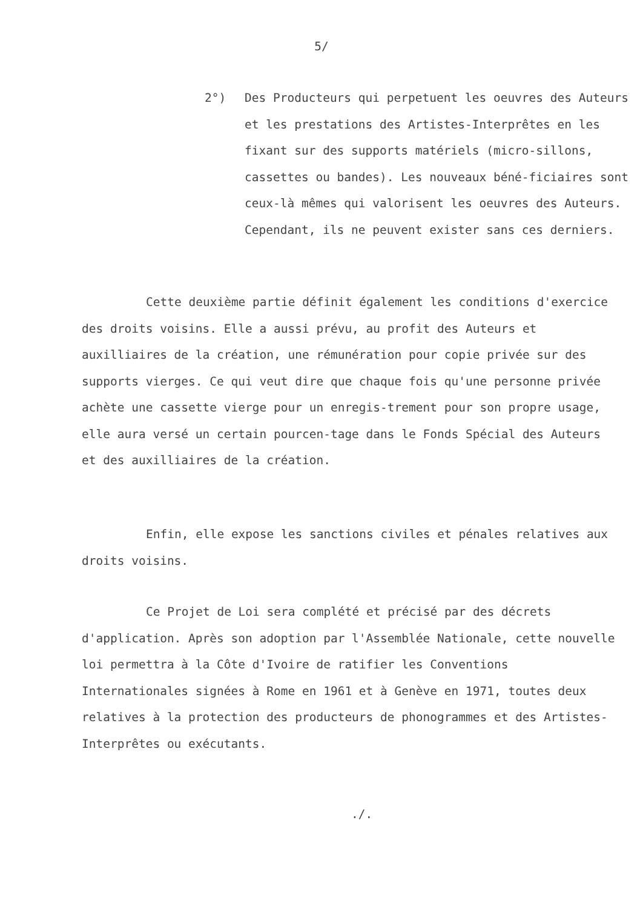5/
2°) Des Producteurs qui perpetuent les oeuvres des Auteurs et les prestations des Artistes-Interprêtes en les fixant sur des supports matériels (micro-sillons, cassettes ou bandes). Les nouveaux béné-ficiaires sont ceux-là mêmes qui valorisent les oeuvres des Auteurs. Cependant, ils ne peuvent exister sans ces derniers.
Cette deuxième partie définit également les conditions d'exercice des droits voisins. Elle a aussi prévu, au profit des Auteurs et auxilliaires de la création, une rémunération pour copie privée sur des supports vierges. Ce qui veut dire que chaque fois qu'une personne privée achète une cassette vierge pour un enregis-trement pour son propre usage, elle aura versé un certain pourcen-tage dans le Fonds Spécial des Auteurs et des auxilliaires de la création.
Enfin, elle expose les sanctions civiles et pénales relatives aux droits voisins.
Ce Projet de Loi sera complété et précisé par des décrets d'application. Après son adoption par l'Assemblée Nationale, cette nouvelle loi permettra à la Côte d'Ivoire de ratifier les Conventions Internationales signées à Rome en 1961 et à Genève en 1971, toutes deux relatives à la protection des producteurs de phonogrammes et des Artistes-Interprêtes ou exécutants.
./.